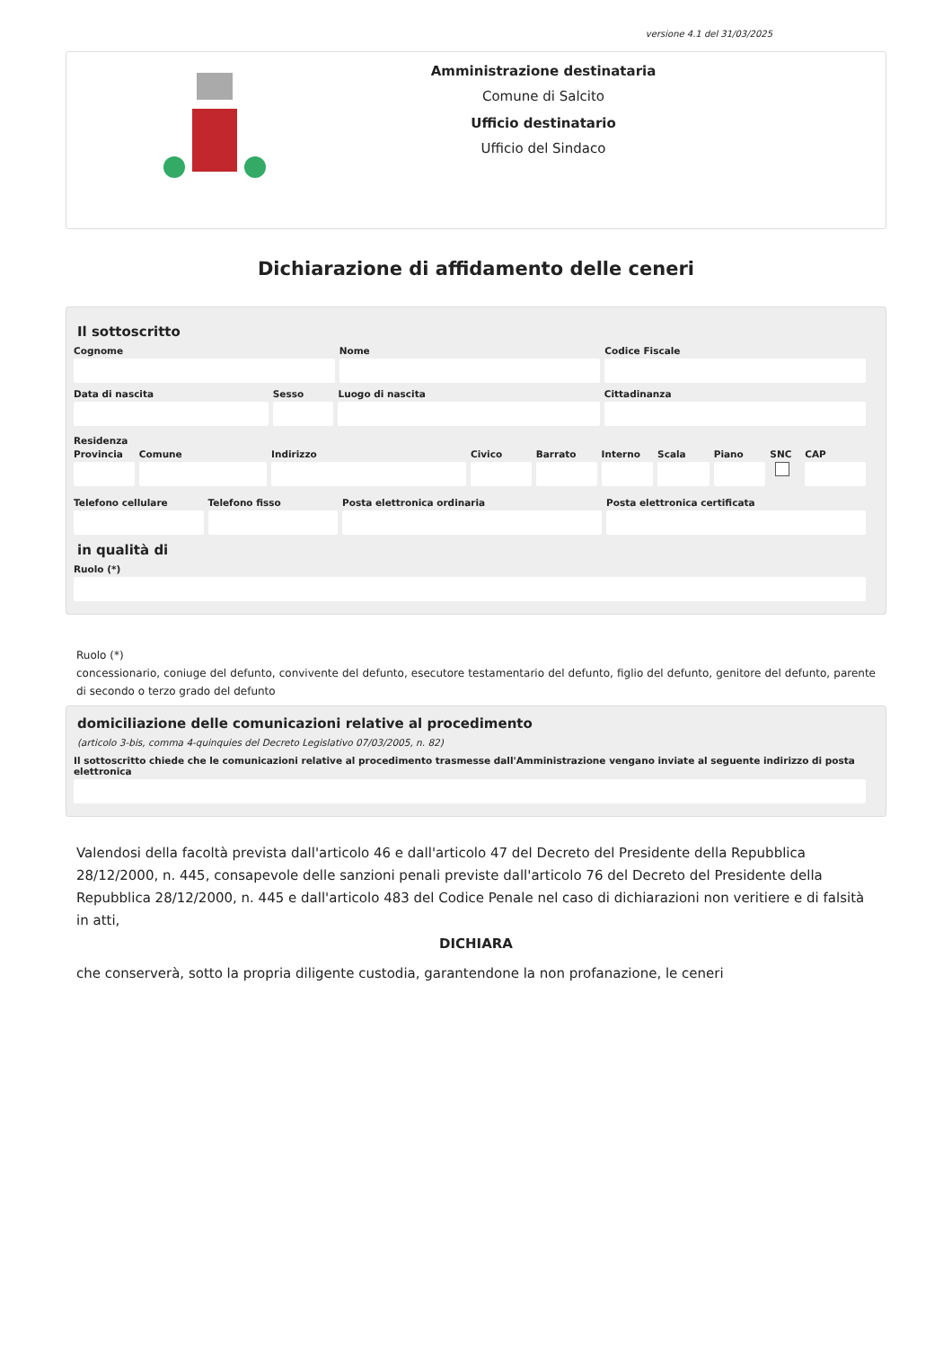versione 4.1 del 31/03/2025
Amministrazione destinataria
Comune di Salcito
Ufficio destinatario
Ufficio del Sindaco
Dichiarazione di affidamento delle ceneri
Il sottoscritto
Cognome Nome Codice Fiscale
Data di nascita Sesso Luogo di nascita Cittadinanza
Residenza
Provincia Comune Indirizzo Civico Barrato Interno Scala Piano SNC CAP
Telefono cellulare Telefono fisso Posta elettronica ordinaria Posta elettronica certificata
in qualità di
Ruolo (*)
Ruolo (*)
concessionario, coniuge del defunto, convivente del defunto, esecutore testamentario del defunto, figlio del defunto, genitore del defunto, parente di secondo o terzo grado del defunto
domiciliazione delle comunicazioni relative al procedimento
(articolo 3-bis, comma 4-quinquies del Decreto Legislativo 07/03/2005, n. 82)
Il sottoscritto chiede che le comunicazioni relative al procedimento trasmesse dall'Amministrazione vengano inviate al seguente indirizzo di posta elettronica
Valendosi della facoltà prevista dall'articolo 46 e dall'articolo 47 del Decreto del Presidente della Repubblica 28/12/2000, n. 445, consapevole delle sanzioni penali previste dall'articolo 76 del Decreto del Presidente della Repubblica 28/12/2000, n. 445 e dall'articolo 483 del Codice Penale nel caso di dichiarazioni non veritiere e di falsità in atti,
DICHIARA
che conserverà, sotto la propria diligente custodia, garantendone la non profanazione, le ceneri